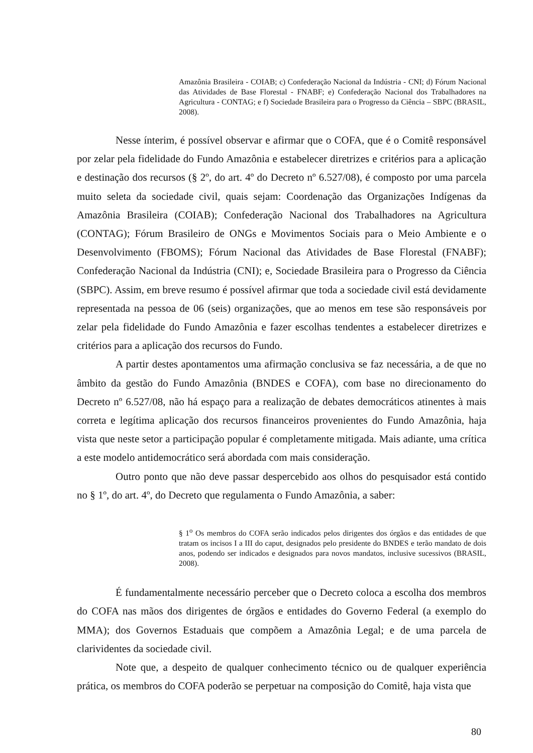Amazônia Brasileira - COIAB; c) Confederação Nacional da Indústria - CNI; d) Fórum Nacional das Atividades de Base Florestal - FNABF; e) Confederação Nacional dos Trabalhadores na Agricultura - CONTAG; e f) Sociedade Brasileira para o Progresso da Ciência – SBPC (BRASIL, 2008).
Nesse ínterim, é possível observar e afirmar que o COFA, que é o Comitê responsável por zelar pela fidelidade do Fundo Amazônia e estabelecer diretrizes e critérios para a aplicação e destinação dos recursos (§ 2º, do art. 4º do Decreto nº 6.527/08), é composto por uma parcela muito seleta da sociedade civil, quais sejam: Coordenação das Organizações Indígenas da Amazônia Brasileira (COIAB); Confederação Nacional dos Trabalhadores na Agricultura (CONTAG); Fórum Brasileiro de ONGs e Movimentos Sociais para o Meio Ambiente e o Desenvolvimento (FBOMS); Fórum Nacional das Atividades de Base Florestal (FNABF); Confederação Nacional da Indústria (CNI); e, Sociedade Brasileira para o Progresso da Ciência (SBPC). Assim, em breve resumo é possível afirmar que toda a sociedade civil está devidamente representada na pessoa de 06 (seis) organizações, que ao menos em tese são responsáveis por zelar pela fidelidade do Fundo Amazônia e fazer escolhas tendentes a estabelecer diretrizes e critérios para a aplicação dos recursos do Fundo.
A partir destes apontamentos uma afirmação conclusiva se faz necessária, a de que no âmbito da gestão do Fundo Amazônia (BNDES e COFA), com base no direcionamento do Decreto nº 6.527/08, não há espaço para a realização de debates democráticos atinentes à mais correta e legítima aplicação dos recursos financeiros provenientes do Fundo Amazônia, haja vista que neste setor a participação popular é completamente mitigada. Mais adiante, uma crítica a este modelo antidemocrático será abordada com mais consideração.
Outro ponto que não deve passar despercebido aos olhos do pesquisador está contido no § 1º, do art. 4º, do Decreto que regulamenta o Fundo Amazônia, a saber:
§ 1<sup>o</sup> Os membros do COFA serão indicados pelos dirigentes dos órgãos e das entidades de que tratam os incisos I a III do caput, designados pelo presidente do BNDES e terão mandato de dois anos, podendo ser indicados e designados para novos mandatos, inclusive sucessivos (BRASIL, 2008).
É fundamentalmente necessário perceber que o Decreto coloca a escolha dos membros do COFA nas mãos dos dirigentes de órgãos e entidades do Governo Federal (a exemplo do MMA); dos Governos Estaduais que compõem a Amazônia Legal; e de uma parcela de clarividentes da sociedade civil.
Note que, a despeito de qualquer conhecimento técnico ou de qualquer experiência prática, os membros do COFA poderão se perpetuar na composição do Comitê, haja vista que
80